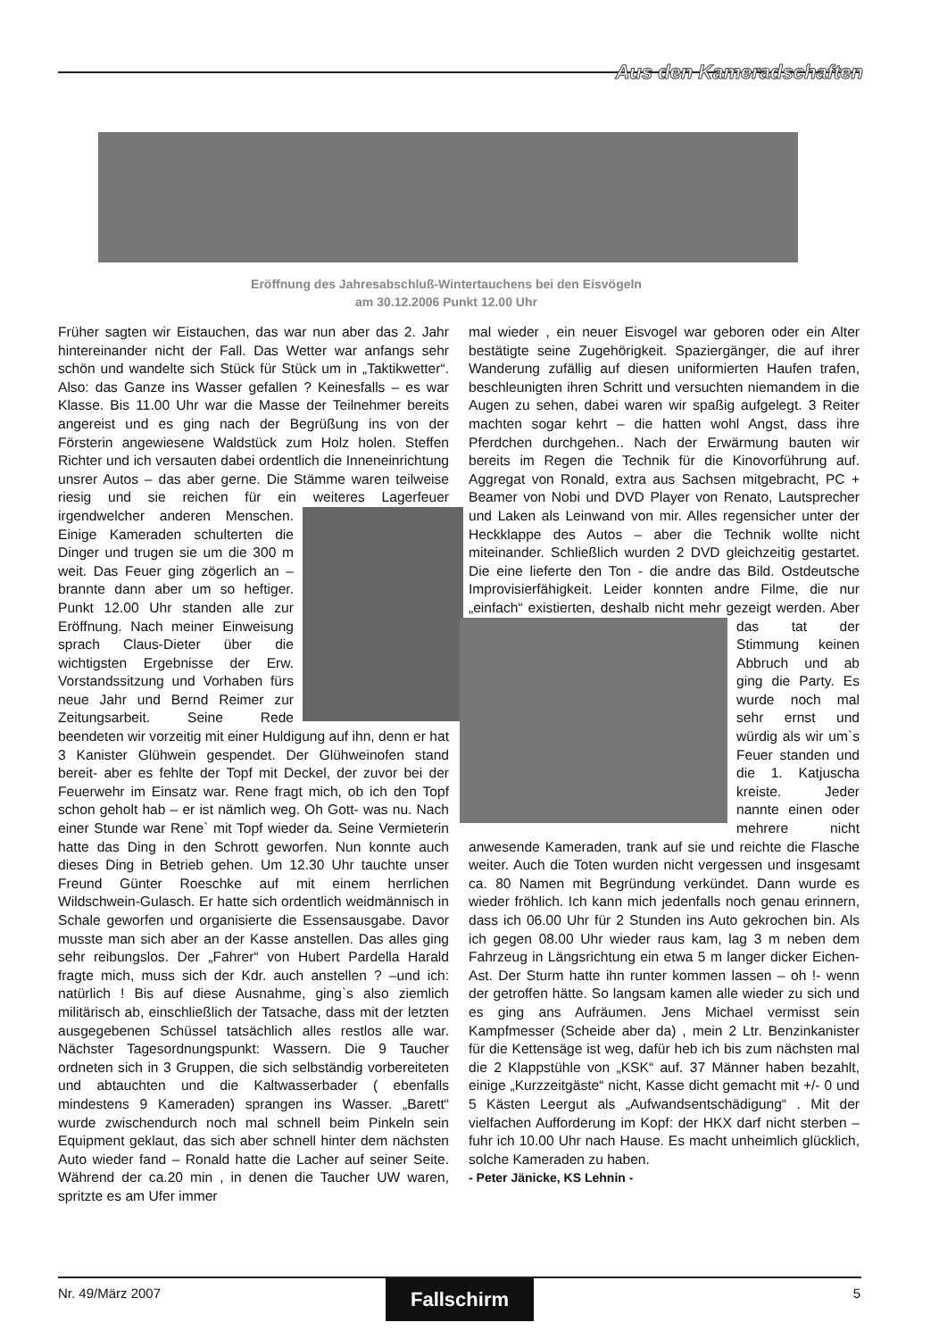Aus den Kameradschaften
Eröffnung des Jahresabschluß-Wintertauchens bei den Eisvögeln
am 30.12.2006 Punkt 12.00 Uhr
Früher sagten wir Eistauchen, das war nun aber das 2. Jahr hintereinander nicht der Fall. Das Wetter war anfangs sehr schön und wandelte sich Stück für Stück um in „Taktikwetter“. Also: das Ganze ins Wasser gefallen ? Keinesfalls – es war Klasse. Bis 11.00 Uhr war die Masse der Teilnehmer bereits angereist und es ging nach der Begrüßung ins von der Försterin angewiesene Waldstück zum Holz holen. Steffen Richter und ich versauten dabei ordentlich die Inneneinrichtung unsrer Autos – das aber gerne. Die Stämme waren teilweise riesig und sie reichen für ein weiteres Lagerfeuer irgendwelcher ande
ren Menschen. Einige Kameraden schulterten die Dinger und trugen sie um die 300 m weit. Das Feuer ging zögerlich an – brannte dann aber um so heftiger. Punkt 12.00 Uhr standen alle zur Eröffnung. Nach meiner Einweisung sprach Claus-Dieter über die wichtigsten Ergebnisse der Erw. Vorstandssitzung und Vorhaben fürs neue Jahr und Bernd Reimer zur Zeitungsarbeit. Seine Rede beendeten wir vorzeitig mit einer Huldigung auf ihn, denn er hat 3 Kanister Glühwein gespendet. Der Glühweinofen stand bereit- aber es fehlte der Topf mit Deckel, der zuvor bei der Feuerwehr im Einsatz war. Rene fragt mich, ob ich den Topf schon geholt hab – er ist nämlich weg. Oh Gott- was nu. Nach einer Stunde war Rene` mit Topf wieder da. Seine Vermieterin hatte das Ding in den Schrott geworfen. Nun konnte auch dieses Ding in Betrieb gehen. Um 12.30 Uhr tauchte unser Freund Günter Roeschke auf mit einem herrlichen Wildschwein-Gulasch. Er hatte sich ordentlich weidmännisch in Schale geworfen und organisierte die Essensausgabe. Davor musste man sich aber an der Kasse anstellen. Das alles ging sehr reibungslos. Der „Fahrer“ von Hubert Pardella Harald fragte mich, muss sich der Kdr. auch anstellen ? –und ich: natürlich ! Bis auf diese Ausnahme, ging`s also ziemlich militärisch ab, einschließlich der Tatsache, dass mit der letzten ausgegebenen Schüssel tatsächlich alles restlos alle war. Nächster Tagesordnungspunkt: Wassern. Die 9 Taucher ordneten sich in 3 Gruppen, die sich selbständig vorbereiteten und abtauchten und die Kaltwasserbader ( ebenfalls mindestens 9 Kameraden) sprangen ins Wasser. „Barett“ wurde zwischendurch noch mal schnell beim Pinkeln sein Equipment geklaut, das sich aber schnell hinter dem nächsten Auto wieder fand – Ronald hatte die Lacher auf seiner Seite. Während der ca.20 min , in denen die Taucher UW waren, spritzte es am Ufer immer
mal wieder , ein neuer Eisvogel war geboren oder ein Alter bestätigte seine Zugehörigkeit. Spaziergänger, die auf ihrer Wanderung zufällig auf diesen uniformierten Haufen trafen, beschleunigten ihren Schritt und versuchten niemandem in die Augen zu sehen, dabei waren wir spaßig aufgelegt. 3 Reiter machten sogar kehrt – die hatten wohl Angst, dass ihre Pferdchen durchgehen.. Nach der Erwärmung bauten wir bereits im Regen die Technik für die Kinovorführung auf. Aggregat von Ronald, extra aus Sachsen mitgebracht, PC + Beamer von Nobi und DVD Player von Renato, Lautsprecher und Laken als Leinwand von mir. Alles regensicher unter der Heckklappe des Autos – aber die Technik wollte nicht miteinander. Schließlich wurden 2 DVD gleichzeitig gestartet. Die eine lieferte den Ton - die andre das Bild. Ostdeutsche Improvisierfähigkeit. Leider konnten andre Filme, die nur „einfach“ existierten, deshalb
nicht mehr gezeigt werden. Aber das tat der Stimmung keinen Abbruch und ab ging die Party. Es wurde noch mal sehr ernst und würdig als wir um`s Feuer standen und die 1. Katjuscha kreiste. Jeder nannte einen oder mehrere nicht anwesende Kameraden, trank auf sie und reichte die Flasche weiter. Auch die Toten wurden nicht vergessen und insgesamt ca. 80 Namen mit Begründung verkündet. Dann wurde es wieder fröhlich. Ich kann mich jedenfalls noch genau erinnern, dass ich 06.00 Uhr für 2 Stunden ins Auto gekrochen bin. Als ich gegen 08.00 Uhr wieder raus kam, lag 3 m neben dem Fahrzeug in Längsrichtung ein etwa 5 m langer dicker Eichen- Ast. Der Sturm hatte ihn runter kommen lassen – oh !- wenn der getroffen hätte. So langsam kamen alle wieder zu sich und es ging ans Aufräumen. Jens Michael vermisst sein Kampfmesser (Scheide aber da) , mein 2 Ltr. Benzinkanister für die Kettensäge ist weg, dafür heb ich bis zum nächsten mal die 2 Klappstühle von „KSK“ auf. 37 Männer haben bezahlt, einige „Kurzzeitgäste“ nicht, Kasse dicht gemacht mit +/- 0 und 5 Kästen Leergut als „Aufwandsentschädigung“ . Mit der vielfachen Aufforderung im Kopf: der HKX darf nicht sterben – fuhr ich 10.00 Uhr nach Hause. Es macht unheimlich glücklich, solche Kameraden zu haben.
- Peter Jänicke, KS Lehnin -
Nr. 49/März 2007 Fallschirm 5